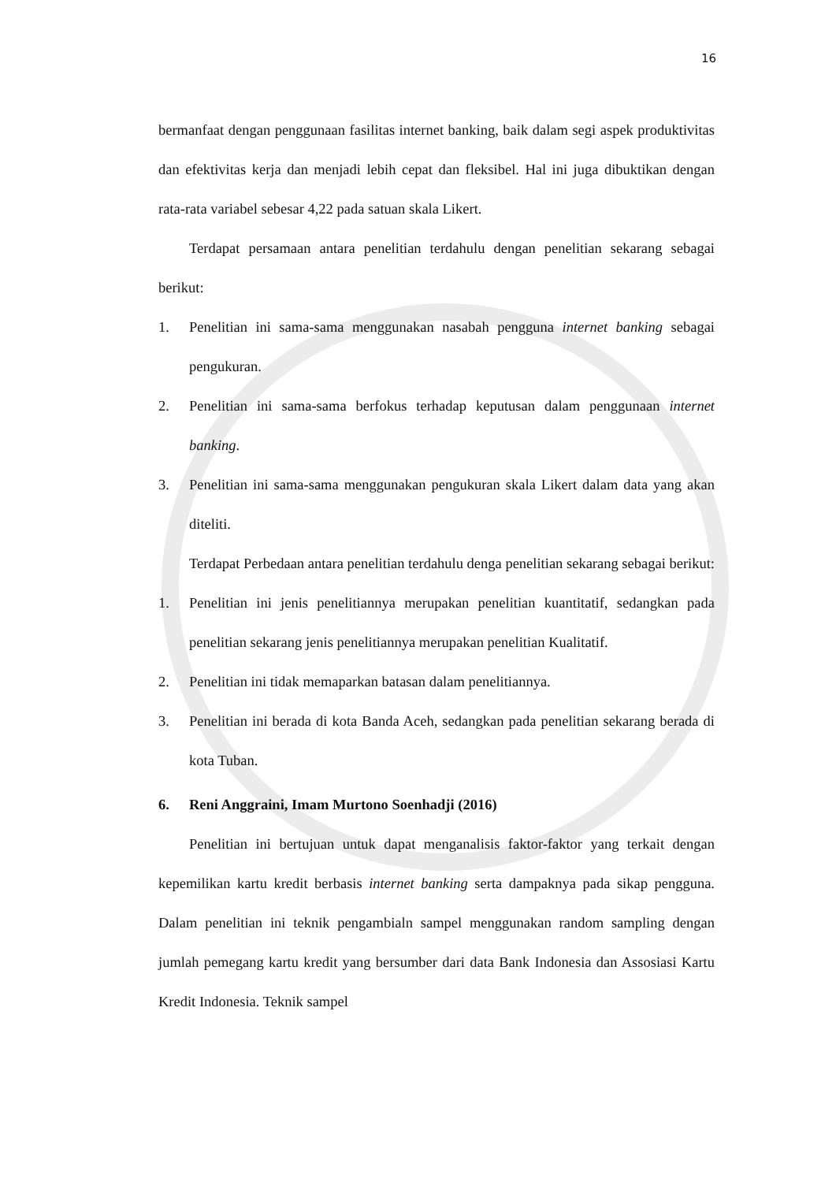16
bermanfaat dengan penggunaan fasilitas internet banking, baik dalam segi aspek produktivitas dan efektivitas kerja dan menjadi lebih cepat dan fleksibel. Hal ini juga dibuktikan dengan rata-rata variabel sebesar 4,22 pada satuan skala Likert.
Terdapat persamaan antara penelitian terdahulu dengan penelitian sekarang sebagai berikut:
1. Penelitian ini sama-sama menggunakan nasabah pengguna internet banking sebagai pengukuran.
2. Penelitian ini sama-sama berfokus terhadap keputusan dalam penggunaan internet banking.
3. Penelitian ini sama-sama menggunakan pengukuran skala Likert dalam data yang akan diteliti.
Terdapat Perbedaan antara penelitian terdahulu denga penelitian sekarang sebagai berikut:
1. Penelitian ini jenis penelitiannya merupakan penelitian kuantitatif, sedangkan pada penelitian sekarang jenis penelitiannya merupakan penelitian Kualitatif.
2. Penelitian ini tidak memaparkan batasan dalam penelitiannya.
3. Penelitian ini berada di kota Banda Aceh, sedangkan pada penelitian sekarang berada di kota Tuban.
6. Reni Anggraini, Imam Murtono Soenhadji (2016)
Penelitian ini bertujuan untuk dapat menganalisis faktor-faktor yang terkait dengan kepemilikan kartu kredit berbasis internet banking serta dampaknya pada sikap pengguna. Dalam penelitian ini teknik pengambialn sampel menggunakan random sampling dengan jumlah pemegang kartu kredit yang bersumber dari data Bank Indonesia dan Assosiasi Kartu Kredit Indonesia. Teknik sampel